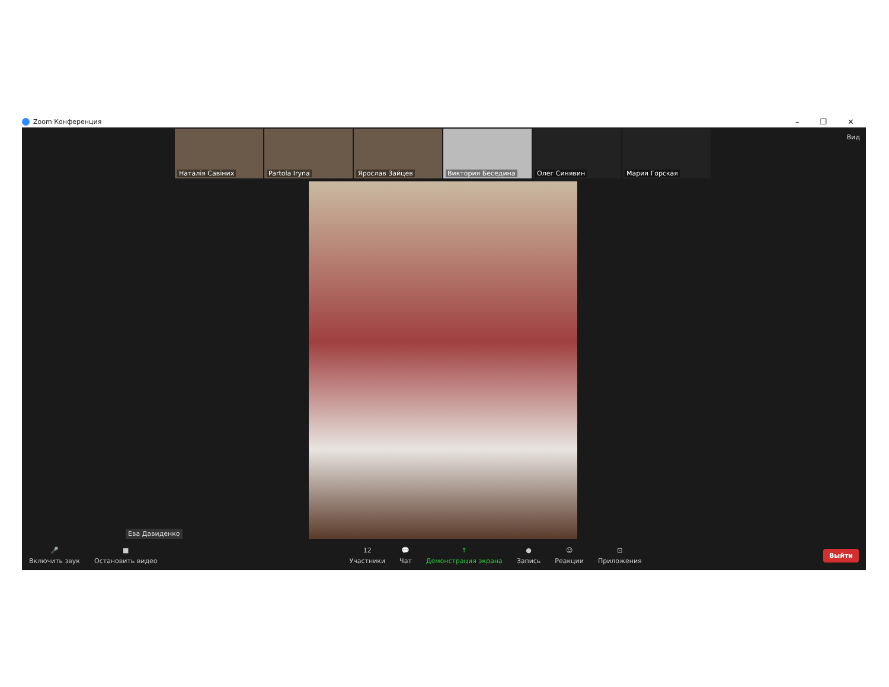Zoom Конференция
– ❐ ✕
Наталія Савіних
Partola Iryna
Ярослав Зайцев
Виктория Беседина
Олег Синявин
Мария Горская
Вид
Ева Давиденко
🎤
Включить звук
■
Остановить видео
12
Участники
💬
Чат
↑
Демонстрация экрана
●
Запись
☺
Реакции
⊡
Приложения
Выйти